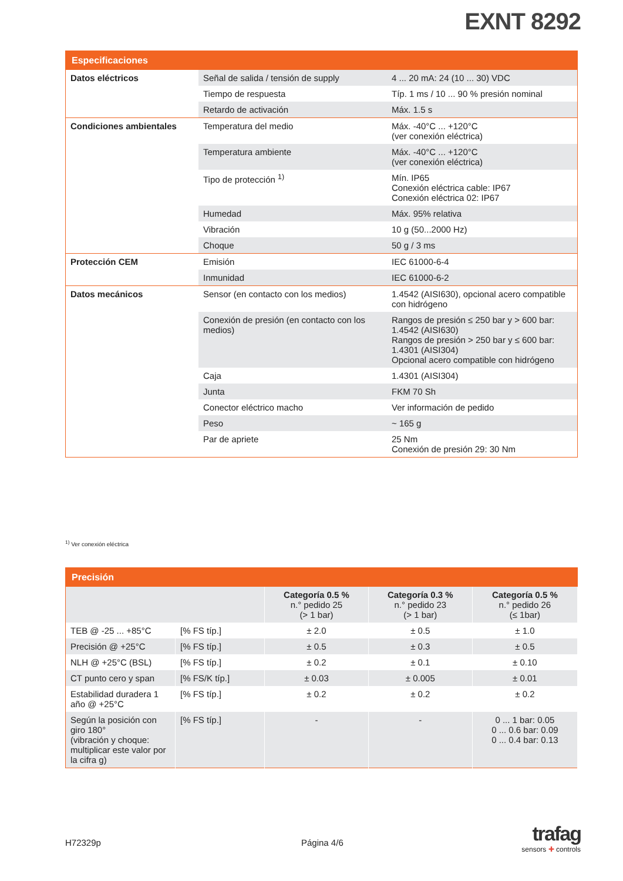EXNT 8292
| Especificaciones | | |
| --- | --- | --- |
| Datos eléctricos | Señal de salida / tensión de supply | 4 ... 20 mA: 24 (10 ... 30) VDC |
| | Tiempo de respuesta | Típ. 1 ms / 10 ... 90 % presión nominal |
| | Retardo de activación | Máx. 1.5 s |
| Condiciones ambientales | Temperatura del medio | Máx. -40°C ... +120°C (ver conexión eléctrica) |
| | Temperatura ambiente | Máx. -40°C ... +120°C (ver conexión eléctrica) |
| | Tipo de protección <sup>1)</sup> | Mín. IP65 Conexión eléctrica cable: IP67 Conexión eléctrica 02: IP67 |
| | Humedad | Máx. 95% relativa |
| | Vibración | 10 g (50...2000 Hz) |
| | Choque | 50 g / 3 ms |
| Protección CEM | Emisión | IEC 61000-6-4 |
| | Inmunidad | IEC 61000-6-2 |
| Datos mecánicos | Sensor (en contacto con los medios) | 1.4542 (AISI630), opcional acero compatible con hidrógeno |
| | Conexión de presión (en contacto con los medios) | Rangos de presión ≤ 250 bar y > 600 bar: 1.4542 (AISI630) Rangos de presión > 250 bar y ≤ 600 bar: 1.4301 (AISI304) Opcional acero compatible con hidrógeno |
| | Caja | 1.4301 (AISI304) |
| | Junta | FKM 70 Sh |
| | Conector eléctrico macho | Ver información de pedido |
| | Peso | ~ 165 g |
| | Par de apriete | 25 Nm Conexión de presión 29: 30 Nm |
<sup>1)</sup> Ver conexión eléctrica
| Precisión | | | | |
| --- | --- | --- | --- | --- |
| | | Categoría 0.5 % n.° pedido 25 (> 1 bar) | Categoría 0.3 % n.° pedido 23 (> 1 bar) | Categoría 0.5 % n.° pedido 26 (≤ 1bar) |
| TEB @ -25 ... +85°C | [% FS típ.] | ± 2.0 | ± 0.5 | ± 1.0 |
| Precisión @ +25°C | [% FS típ.] | ± 0.5 | ± 0.3 | ± 0.5 |
| NLH @ +25°C (BSL) | [% FS típ.] | ± 0.2 | ± 0.1 | ± 0.10 |
| CT punto cero y span | [% FS/K típ.] | ± 0.03 | ± 0.005 | ± 0.01 |
| Estabilidad duradera 1 año @ +25°C | [% FS típ.] | ± 0.2 | ± 0.2 | ± 0.2 |
| Según la posición con giro 180° (vibración y choque: multiplicar este valor por la cifra g) | [% FS típ.] | - | - | 0 ... 1 bar: 0.05 0 ... 0.6 bar: 0.09 0 ... 0.4 bar: 0.13 |
H72329p Página 4/6
trafag
sensors ✚ controls